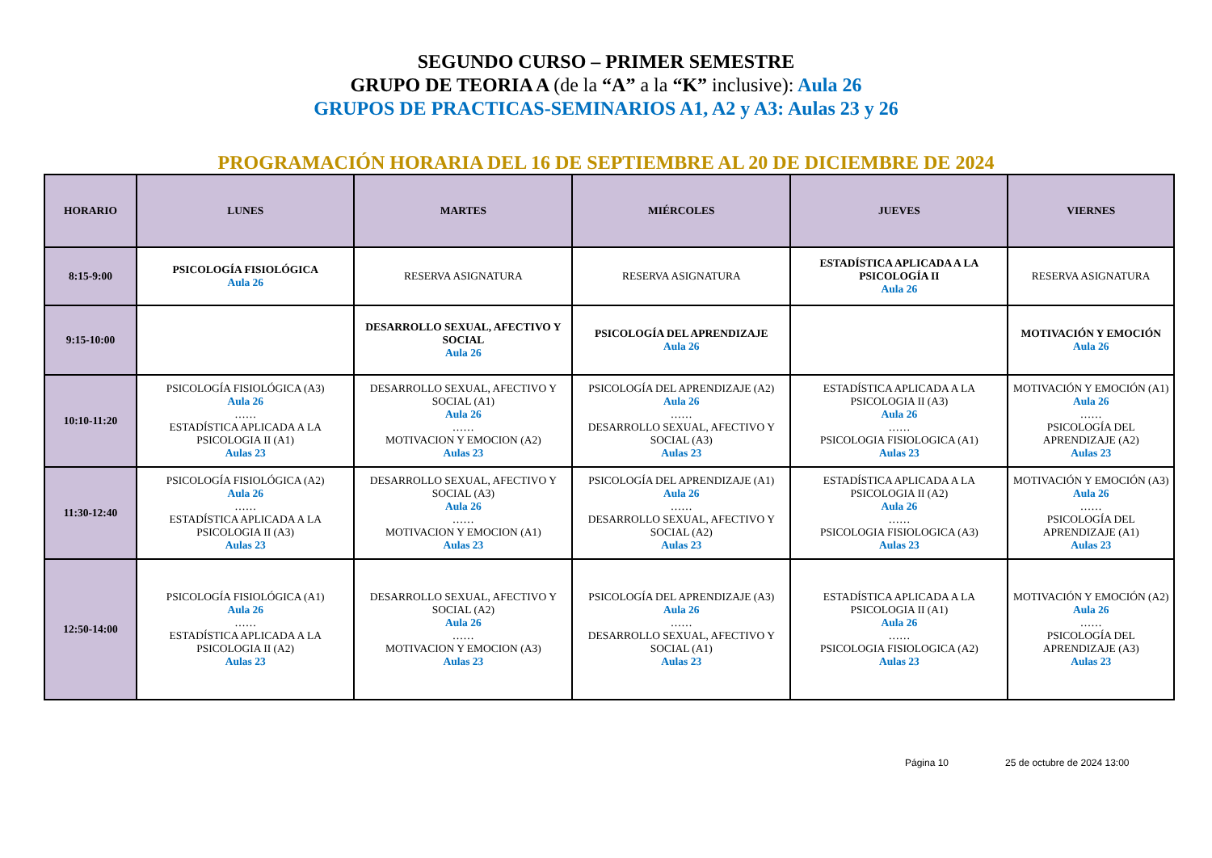SEGUNDO CURSO – PRIMER SEMESTRE
GRUPO DE TEORIA A (de la “A” a la “K” inclusive): Aula 26
GRUPOS DE PRACTICAS-SEMINARIOS A1, A2 y A3: Aulas 23 y 26
PROGRAMACIÓN HORARIA DEL 16 DE SEPTIEMBRE AL 20 DE DICIEMBRE DE 2024
| HORARIO | LUNES | MARTES | MIÉRCOLES | JUEVES | VIERNES |
| --- | --- | --- | --- | --- | --- |
| 8:15-9:00 | PSICOLOGÍA FISIOLÓGICA Aula 26 | RESERVA ASIGNATURA | RESERVA ASIGNATURA | ESTADÍSTICA APLICADA A LA PSICOLOGÍA II Aula 26 | RESERVA ASIGNATURA |
| 9:15-10:00 | | DESARROLLO SEXUAL, AFECTIVO Y SOCIAL Aula 26 | PSICOLOGÍA DEL APRENDIZAJE Aula 26 | | MOTIVACIÓN Y EMOCIÓN Aula 26 |
| 10:10-11:20 | PSICOLOGÍA FISIOLÓGICA (A3) Aula 26 …… ESTADÍSTICA APLICADA A LA PSICOLOGIA II (A1) Aulas 23 | DESARROLLO SEXUAL, AFECTIVO Y SOCIAL (A1) Aula 26 …… MOTIVACION Y EMOCION (A2) Aulas 23 | PSICOLOGÍA DEL APRENDIZAJE (A2) Aula 26 …… DESARROLLO SEXUAL, AFECTIVO Y SOCIAL (A3) Aulas 23 | ESTADÍSTICA APLICADA A LA PSICOLOGIA II (A3) Aula 26 …… PSICOLOGIA FISIOLOGICA (A1) Aulas 23 | MOTIVACIÓN Y EMOCIÓN (A1) Aula 26 …… PSICOLOGÍA DEL APRENDIZAJE (A2) Aulas 23 |
| 11:30-12:40 | PSICOLOGÍA FISIOLÓGICA (A2) Aula 26 …… ESTADÍSTICA APLICADA A LA PSICOLOGIA II (A3) Aulas 23 | DESARROLLO SEXUAL, AFECTIVO Y SOCIAL (A3) Aula 26 …… MOTIVACION Y EMOCION (A1) Aulas 23 | PSICOLOGÍA DEL APRENDIZAJE (A1) Aula 26 …… DESARROLLO SEXUAL, AFECTIVO Y SOCIAL (A2) Aulas 23 | ESTADÍSTICA APLICADA A LA PSICOLOGIA II (A2) Aula 26 …… PSICOLOGIA FISIOLOGICA (A3) Aulas 23 | MOTIVACIÓN Y EMOCIÓN (A3) Aula 26 …… PSICOLOGÍA DEL APRENDIZAJE (A1) Aulas 23 |
| 12:50-14:00 | PSICOLOGÍA FISIOLÓGICA (A1) Aula 26 …… ESTADÍSTICA APLICADA A LA PSICOLOGIA II (A2) Aulas 23 | DESARROLLO SEXUAL, AFECTIVO Y SOCIAL (A2) Aula 26 …… MOTIVACION Y EMOCION (A3) Aulas 23 | PSICOLOGÍA DEL APRENDIZAJE (A3) Aula 26 …… DESARROLLO SEXUAL, AFECTIVO Y SOCIAL (A1) Aulas 23 | ESTADÍSTICA APLICADA A LA PSICOLOGIA II (A1) Aula 26 …… PSICOLOGIA FISIOLOGICA (A2) Aulas 23 | MOTIVACIÓN Y EMOCIÓN (A2) Aula 26 …… PSICOLOGÍA DEL APRENDIZAJE (A3) Aulas 23 |
Página 10 25 de octubre de 2024 13:00